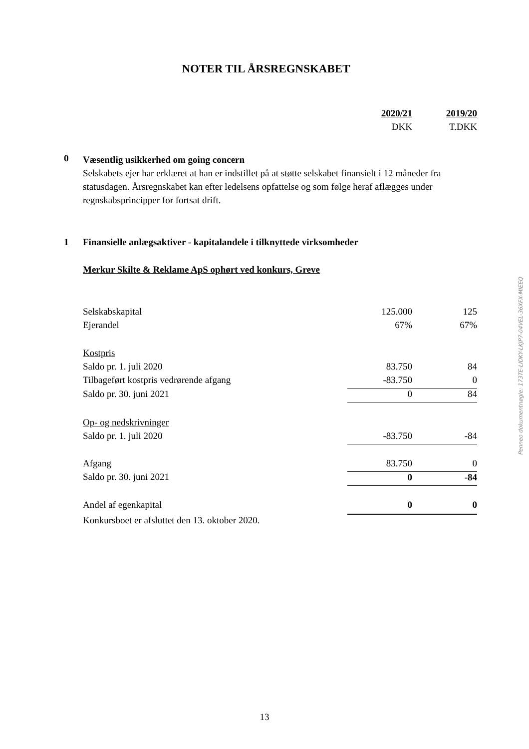NOTER TIL ÅRSREGNSKABET
| | | 2020/21 | 2019/20 |
| | | DKK | T.DKK |
0
Væsentlig usikkerhed om going concern
Selskabets ejer har erklæret at han er indstillet på at støtte selskabet finansielt i 12 måneder fra statusdagen. Årsregnskabet kan efter ledelsens opfattelse og som følge heraf aflægges under regnskabsprincipper for fortsat drift.
| 1 | Finansielle anlægsaktiver - kapitalandele i tilknyttede virksomheder | | |
| | Merkur Skilte & Reklame ApS ophørt ved konkurs, Greve | | |
| | Selskabskapital | 125.000 | 125 |
| | Ejerandel | 67% | 67% |
| | Kostpris | | |
| | Saldo pr. 1. juli 2020 | 83.750 | 84 |
| | Tilbageført kostpris vedrørende afgang | -83.750 | 0 |
| | Saldo pr. 30. juni 2021 | 0 | 84 |
| | Op- og nedskrivninger | | |
| | Saldo pr. 1. juli 2020 | -83.750 | -84 |
| | Afgang | 83.750 | 0 |
| | Saldo pr. 30. juni 2021 | 0 | -84 |
| | Andel af egenkapital | 0 | 0 |
| | Konkursboet er afsluttet den 13. oktober 2020. | | |
Penneo dokumentnøgle: 173TE-LIDKY-LKJP7-04VEL-36XFX-MIEEQ
13